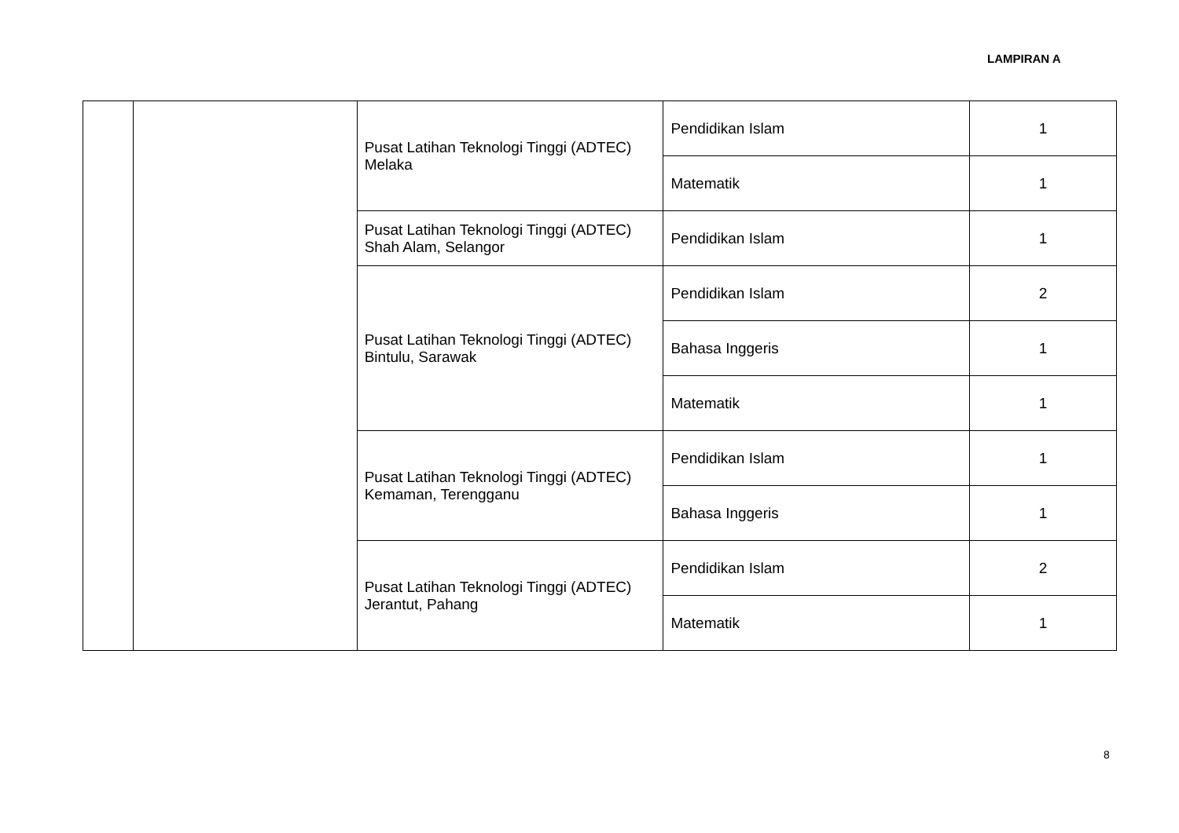LAMPIRAN A
| | | Pusat Latihan Teknologi Tinggi (ADTEC) Melaka | Pendidikan Islam | 1 |
| | | | Matematik | 1 |
| | | Pusat Latihan Teknologi Tinggi (ADTEC) Shah Alam, Selangor | Pendidikan Islam | 1 |
| | | Pusat Latihan Teknologi Tinggi (ADTEC) Bintulu, Sarawak | Pendidikan Islam | 2 |
| | | | Bahasa Inggeris | 1 |
| | | | Matematik | 1 |
| | | Pusat Latihan Teknologi Tinggi (ADTEC) Kemaman, Terengganu | Pendidikan Islam | 1 |
| | | | Bahasa Inggeris | 1 |
| | | Pusat Latihan Teknologi Tinggi (ADTEC) Jerantut, Pahang | Pendidikan Islam | 2 |
| | | | Matematik | 1 |
8